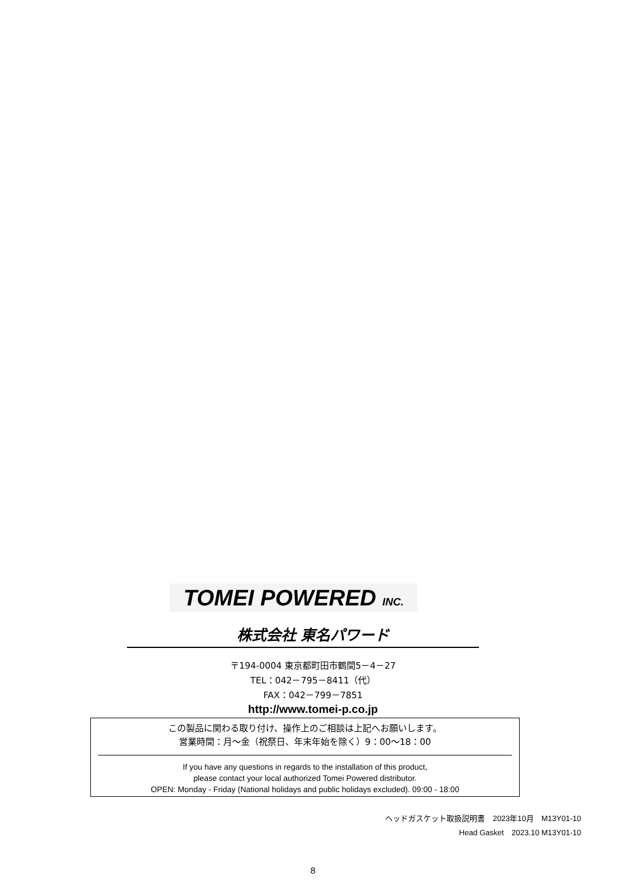TOMEI POWERED INC.
株式会社 東名パワード
〒194-0004 東京都町田市鶴間5－4－27
TEL：042－795－8411（代）
FAX：042－799－7851
http://www.tomei-p.co.jp
この製品に関わる取り付け、操作上のご相談は上記へお願いします。
営業時間：月～金（祝祭日、年末年始を除く）9：00～18：00
If you have any questions in regards to the installation of this product,
please contact your local authorized Tomei Powered distributor.
OPEN: Monday - Friday (National holidays and public holidays excluded). 09:00 - 18:00
ヘッドガスケット取扱説明書　2023年10月　M13Y01-10
Head Gasket　2023.10 M13Y01-10
8